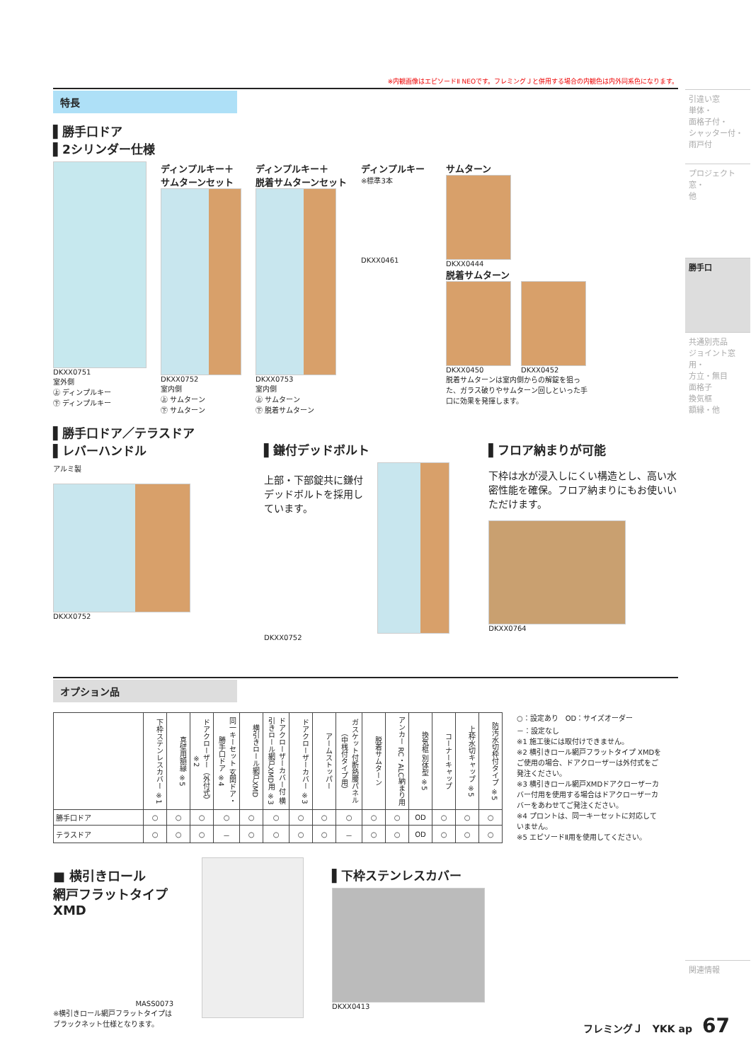※内観画像はエピソードⅡ NEOです。フレミングＪと併用する場合の内観色は内外同系色になります。
特長
▌勝手口ドア
▌2シリンダー仕様
DKXX0751
室外側
㊤ ディンプルキー
㊦ ディンプルキー
ディンプルキー＋
サムターンセット
DKXX0752
室内側
㊤ サムターン
㊦ サムターン
ディンプルキー＋
脱着サムターンセット
DKXX0753
室内側
㊤ サムターン
㊦ 脱着サムターン
ディンプルキー
※標準3本
DKXX0461
サムターン
DKXX0444
脱着サムターン
DKXX0450 DKXX0452
脱着サムターンは室内側からの解錠を狙った、ガラス破りやサムターン回しといった手口に効果を発揮します。
▌勝手口ドア／テラスドア
▌レバーハンドル
アルミ製
DKXX0752
▌鎌付デッドボルト
上部・下部錠共に鎌付デッドボルトを採用しています。
DKXX0752
▌フロア納まりが可能
下枠は水が浸入しにくい構造とし、高い水密性能を確保。フロア納まりにもお使いいただけます。
DKXX0764
オプション品
| | 下枠ステンレスカバー ※1 | 真壁用額縁 ※5 | ドアクローザー（外付式）※2 | 同一キーセット 玄関ドア・勝手口ドア ※4 | 横引きロール網戸XMD | ドアクローザーカバー付 横引きロール網戸XMD用 ※3 | ドアクローザーカバー ※3 | アームストッパー | ガスケット付断熱腰パネル（中桟付タイプ用） | 脱着サムターン | アンカー RC・ALC納まり用 | 換気框 別体型 ※5 | コーナーキャップ | 上枠水切キャップ ※5 | 防汚水切枠付タイプ ※5 |
| --- | --- | --- | --- | --- | --- | --- | --- | --- | --- | --- | --- | --- | --- | --- | --- |
| 勝手口ドア | ○ | ○ | ○ | ○ | ○ | ○ | ○ | ○ | ○ | ○ | ○ | OD | ○ | ○ | ○ |
| テラスドア | ○ | ○ | ○ | － | ○ | ○ | ○ | ○ | － | ○ | ○ | OD | ○ | ○ | ○ |
○：設定あり　OD：サイズオーダー
－：設定なし
※1 施工後には取付けできません。
※2 横引きロール網戸フラットタイプ XMDをご使用の場合、ドアクローザーは外付式をご発注ください。
※3 横引きロール網戸XMDドアクローザーカバー付用を使用する場合はドアクローザーカバーをあわせてご発注ください。
※4 プロントは、同一キーセットに対応していません。
※5 エピソードⅡ用を使用してください。
■ 横引きロール
網戸フラットタイプ
XMD
MASS0073
※横引きロール網戸フラットタイプはブラックネット仕様となります。
▌下枠ステンレスカバー
DKXX0413
引違い窓
単体・
面格子付・
シャッター付・
雨戸付
プロジェクト窓・
他
勝手口
共通別売品
ジョイント窓用・
方立・無目
面格子
換気框
額縁・他
関連情報
フレミングＪ　YKK ap　67